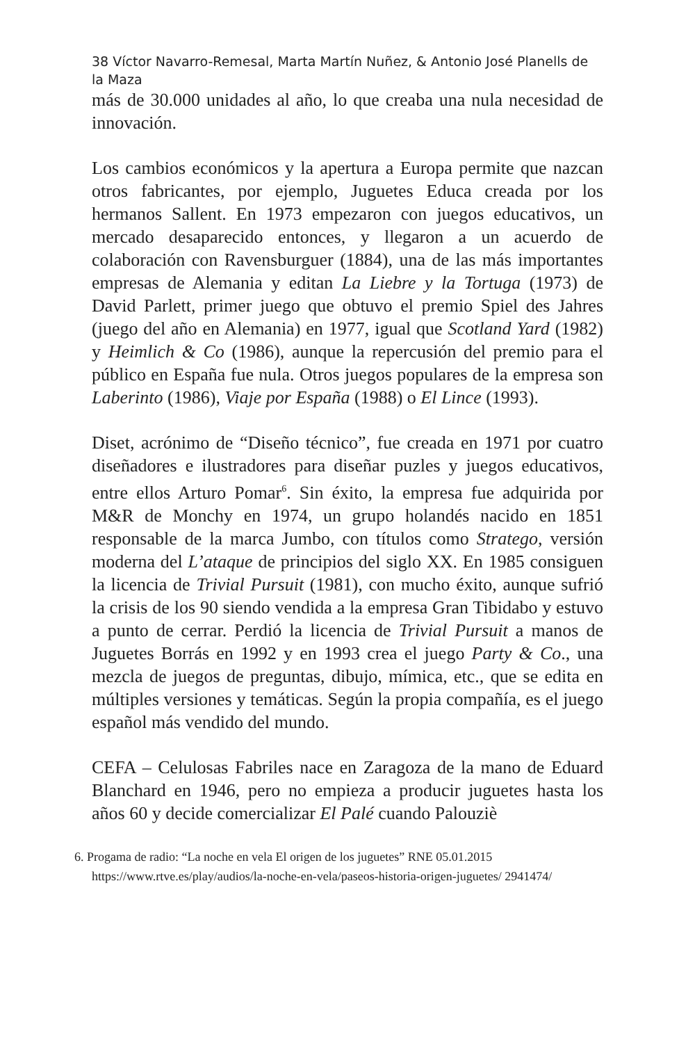38 Víctor Navarro-Remesal, Marta Martín Nuñez, & Antonio José Planells de la Maza
más de 30.000 unidades al año, lo que creaba una nula necesidad de innovación.
Los cambios económicos y la apertura a Europa permite que nazcan otros fabricantes, por ejemplo, Juguetes Educa creada por los hermanos Sallent. En 1973 empezaron con juegos educativos, un mercado desaparecido entonces, y llegaron a un acuerdo de colaboración con Ravensburguer (1884), una de las más importantes empresas de Alemania y editan La Liebre y la Tortuga (1973) de David Parlett, primer juego que obtuvo el premio Spiel des Jahres (juego del año en Alemania) en 1977, igual que Scotland Yard (1982) y Heimlich & Co (1986), aunque la repercusión del premio para el público en España fue nula. Otros juegos populares de la empresa son Laberinto (1986), Viaje por España (1988) o El Lince (1993).
Diset, acrónimo de “Diseño técnico”, fue creada en 1971 por cuatro diseñadores e ilustradores para diseñar puzles y juegos educativos, entre ellos Arturo Pomar<sup>6</sup>. Sin éxito, la empresa fue adquirida por M&R de Monchy en 1974, un grupo holandés nacido en 1851 responsable de la marca Jumbo, con títulos como Stratego, versión moderna del L’ataque de principios del siglo XX. En 1985 consiguen la licencia de Trivial Pursuit (1981), con mucho éxito, aunque sufrió la crisis de los 90 siendo vendida a la empresa Gran Tibidabo y estuvo a punto de cerrar. Perdió la licencia de Trivial Pursuit a manos de Juguetes Borrás en 1992 y en 1993 crea el juego Party & Co., una mezcla de juegos de preguntas, dibujo, mímica, etc., que se edita en múltiples versiones y temáticas. Según la propia compañía, es el juego español más vendido del mundo.
CEFA – Celulosas Fabriles nace en Zaragoza de la mano de Eduard Blanchard en 1946, pero no empieza a producir juguetes hasta los años 60 y decide comercializar El Palé cuando Palouziè
6. Progama de radio: “La noche en vela El origen de los juguetes” RNE 05.01.2015
https://www.rtve.es/play/audios/la-noche-en-vela/paseos-historia-origen-juguetes/ 2941474/